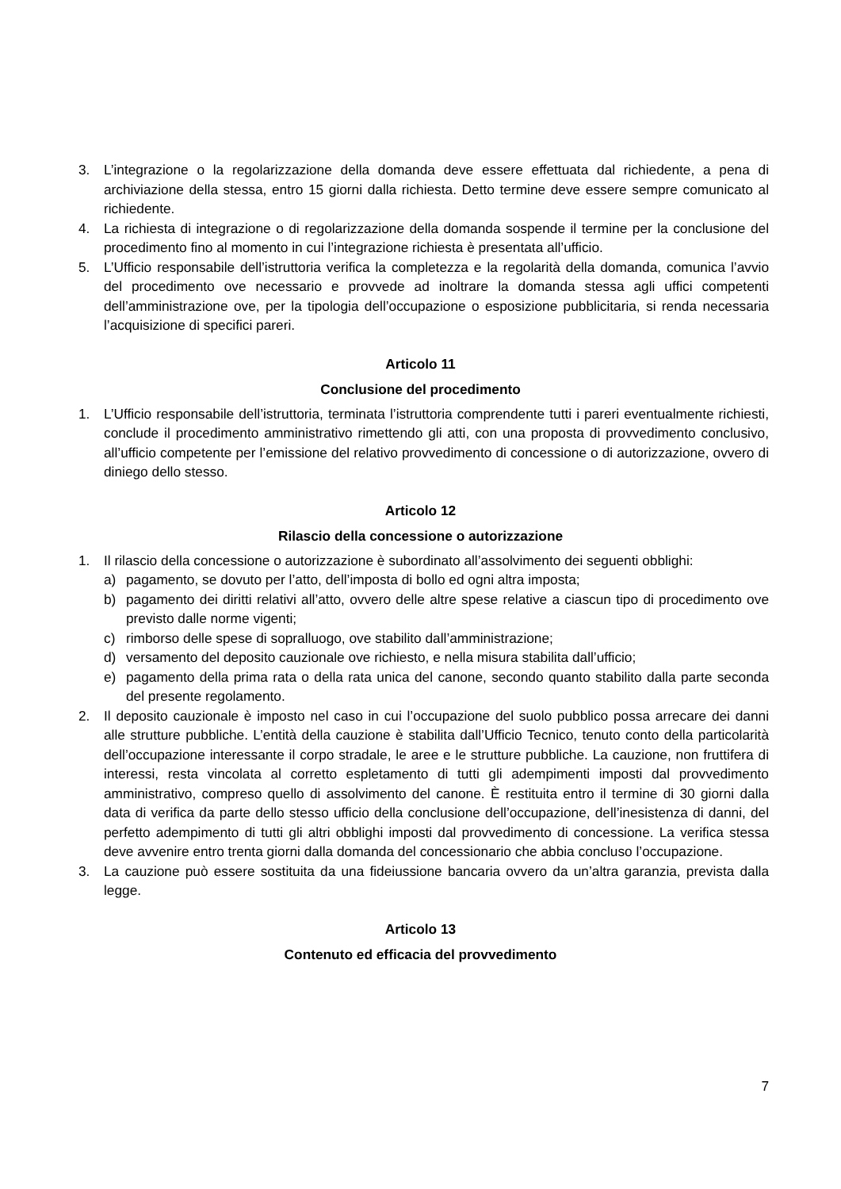3. L’integrazione o la regolarizzazione della domanda deve essere effettuata dal richiedente, a pena di archiviazione della stessa, entro 15 giorni dalla richiesta. Detto termine deve essere sempre comunicato al richiedente.
4. La richiesta di integrazione o di regolarizzazione della domanda sospende il termine per la conclusione del procedimento fino al momento in cui l’integrazione richiesta è presentata all’ufficio.
5. L’Ufficio responsabile dell’istruttoria verifica la completezza e la regolarità della domanda, comunica l’avvio del procedimento ove necessario e provvede ad inoltrare la domanda stessa agli uffici competenti dell’amministrazione ove, per la tipologia dell’occupazione o esposizione pubblicitaria, si renda necessaria l’acquisizione di specifici pareri.
Articolo 11
Conclusione del procedimento
1. L’Ufficio responsabile dell’istruttoria, terminata l’istruttoria comprendente tutti i pareri eventualmente richiesti, conclude il procedimento amministrativo rimettendo gli atti, con una proposta di provvedimento conclusivo, all’ufficio competente per l’emissione del relativo provvedimento di concessione o di autorizzazione, ovvero di diniego dello stesso.
Articolo 12
Rilascio della concessione o autorizzazione
1. Il rilascio della concessione o autorizzazione è subordinato all’assolvimento dei seguenti obblighi:
a) pagamento, se dovuto per l’atto, dell’imposta di bollo ed ogni altra imposta;
b) pagamento dei diritti relativi all’atto, ovvero delle altre spese relative a ciascun tipo di procedimento ove previsto dalle norme vigenti;
c) rimborso delle spese di sopralluogo, ove stabilito dall’amministrazione;
d) versamento del deposito cauzionale ove richiesto, e nella misura stabilita dall’ufficio;
e) pagamento della prima rata o della rata unica del canone, secondo quanto stabilito dalla parte seconda del presente regolamento.
2. Il deposito cauzionale è imposto nel caso in cui l’occupazione del suolo pubblico possa arrecare dei danni alle strutture pubbliche. L’entità della cauzione è stabilita dall’Ufficio Tecnico, tenuto conto della particolarità dell’occupazione interessante il corpo stradale, le aree e le strutture pubbliche. La cauzione, non fruttifera di interessi, resta vincolata al corretto espletamento di tutti gli adempimenti imposti dal provvedimento amministrativo, compreso quello di assolvimento del canone. È restituita entro il termine di 30 giorni dalla data di verifica da parte dello stesso ufficio della conclusione dell’occupazione, dell’inesistenza di danni, del perfetto adempimento di tutti gli altri obblighi imposti dal provvedimento di concessione. La verifica stessa deve avvenire entro trenta giorni dalla domanda del concessionario che abbia concluso l’occupazione.
3. La cauzione può essere sostituita da una fideiussione bancaria ovvero da un’altra garanzia, prevista dalla legge.
Articolo 13
Contenuto ed efficacia del provvedimento
7